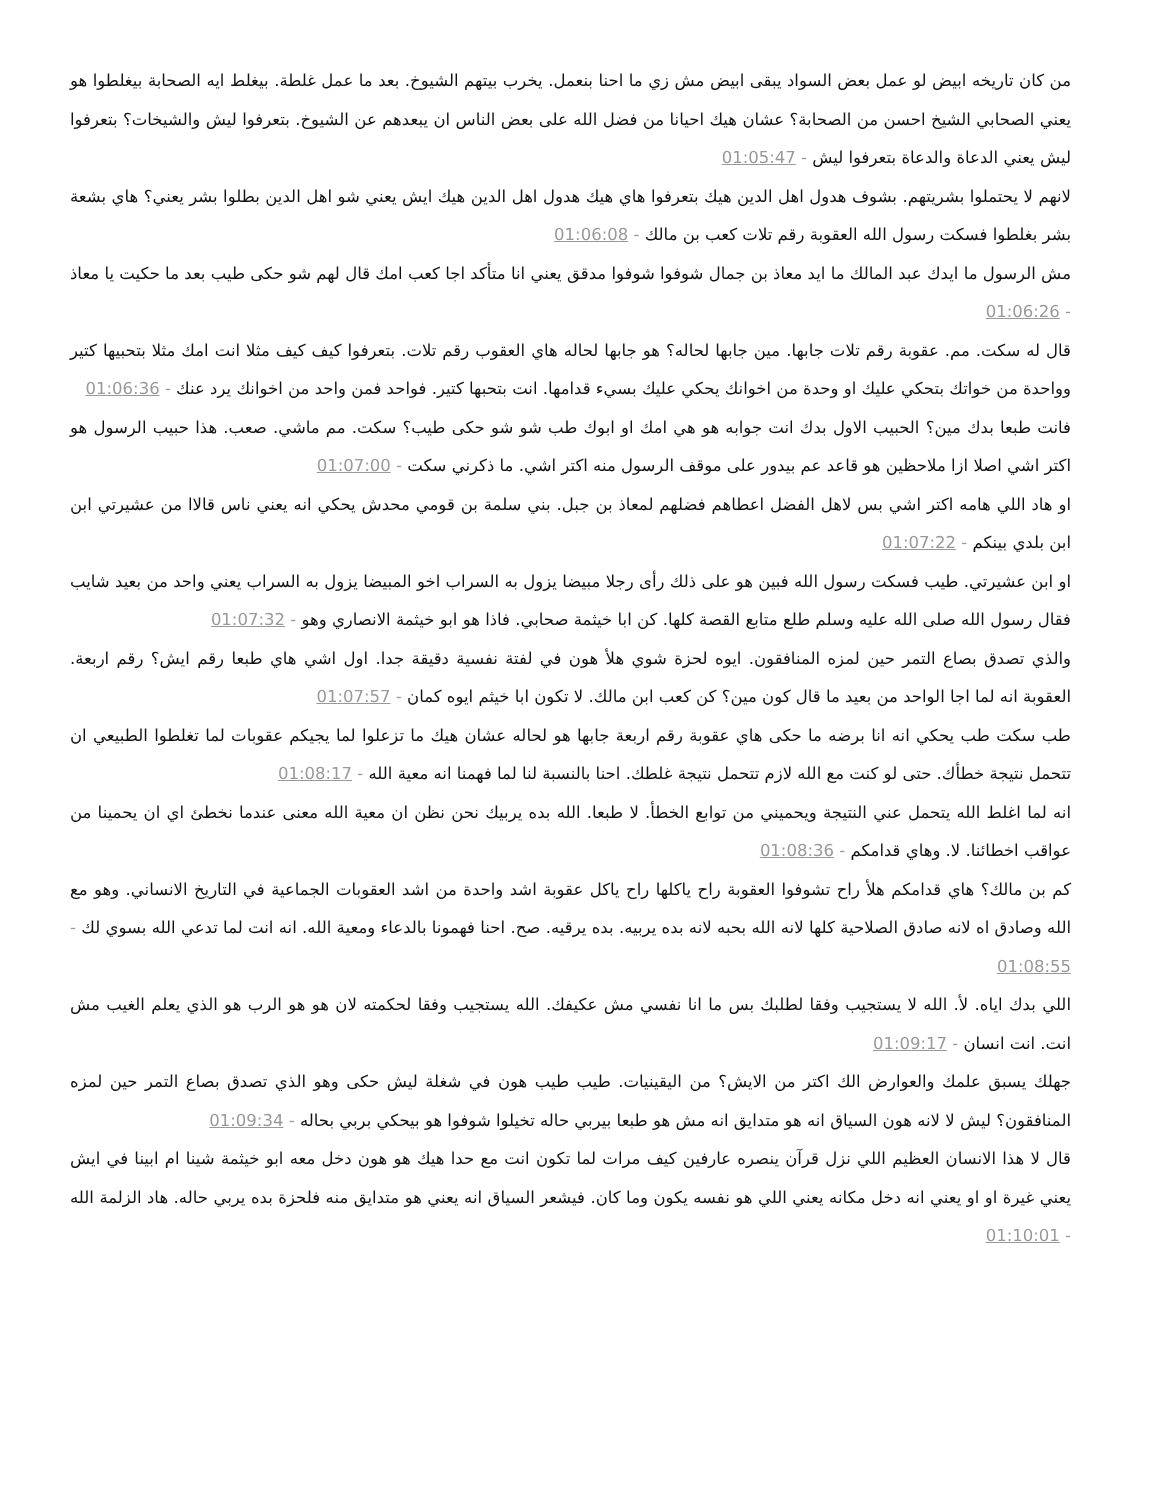من كان تاريخه ابيض لو عمل بعض السواد يبقى ابيض مش زي ما احنا بنعمل. يخرب بيتهم الشيوخ. بعد ما عمل غلطة. بيغلط ايه الصحابة بيغلطوا هو يعني الصحابي الشيخ احسن من الصحابة؟ عشان هيك احيانا من فضل الله على بعض الناس ان يبعدهم عن الشيوخ. بتعرفوا ليش والشيخات؟ بتعرفوا ليش يعني الدعاة والدعاة بتعرفوا ليش - 01:05:47
لانهم لا يحتملوا بشريتهم. بشوف هدول اهل الدين هيك بتعرفوا هاي هيك هدول اهل الدين هيك ايش يعني شو اهل الدين بطلوا بشر يعني؟ هاي بشعة بشر بغلطوا فسكت رسول الله العقوبة رقم تلات كعب بن مالك - 01:06:08
مش الرسول ما ايدك عبد المالك ما ايد معاذ بن جمال شوفوا شوفوا مدقق يعني انا متأكد اجا كعب امك قال لهم شو حكى طيب بعد ما حكيت يا معاذ - 01:06:26
قال له سكت. مم. عقوبة رقم تلات جابها. مين جابها لحاله؟ هو جابها لحاله هاي العقوب رقم تلات. بتعرفوا كيف كيف مثلا انت امك مثلا بتحبيها كتير وواحدة من خواتك بتحكي عليك او وحدة من اخوانك يحكي عليك بسيء قدامها. انت بتحبها كتير. فواحد فمن واحد من اخوانك يرد عنك - 01:06:36
فانت طبعا بدك مين؟ الحبيب الاول بدك انت جوابه هو هي امك او ابوك طب شو شو حكى طيب؟ سكت. مم ماشي. صعب. هذا حبيب الرسول هو اكتر اشي اصلا ازا ملاحظين هو قاعد عم بيدور على موقف الرسول منه اكتر اشي. ما ذكرني سكت - 01:07:00
او هاد اللي هامه اكتر اشي بس لاهل الفضل اعطاهم فضلهم لمعاذ بن جبل. بني سلمة بن قومي محدش يحكي انه يعني ناس قالاا من عشيرتي ابن ابن بلدي بينكم - 01:07:22
او ابن عشيرتي. طيب فسكت رسول الله فبين هو على ذلك رأى رجلا مبيضا يزول به السراب اخو المبيضا يزول به السراب يعني واحد من بعيد شايب فقال رسول الله صلى الله عليه وسلم طلع متابع القصة كلها. كن ابا خيثمة صحابي. فاذا هو ابو خيثمة الانصاري وهو - 01:07:32
والذي تصدق بصاع التمر حين لمزه المنافقون. ايوه لحزة شوي هلأ هون في لفتة نفسية دقيقة جدا. اول اشي هاي طبعا رقم ايش؟ رقم اربعة. العقوبة انه لما اجا الواحد من بعيد ما قال كون مين؟ كن كعب ابن مالك. لا تكون ابا خيثم ايوه كمان - 01:07:57
طب سكت طب يحكي انه انا برضه ما حكى هاي عقوبة رقم اربعة جابها هو لحاله عشان هيك ما تزعلوا لما يجيكم عقوبات لما تغلطوا الطبيعي ان تتحمل نتيجة خطأك. حتى لو كنت مع الله لازم تتحمل نتيجة غلطك. احنا بالنسبة لنا لما فهمنا انه معية الله - 01:08:17
انه لما اغلط الله يتحمل عني النتيجة ويحميني من توابع الخطأ. لا طبعا. الله بده يربيك نحن نظن ان معية الله معنى عندما نخطئ اي ان يحمينا من عواقب اخطائنا. لا. وهاي قدامكم - 01:08:36
كم بن مالك؟ هاي قدامكم هلأ راح تشوفوا العقوبة راح ياكلها راح ياكل عقوبة اشد واحدة من اشد العقوبات الجماعية في التاريخ الانساني. وهو مع الله وصادق اه لانه صادق الصلاحية كلها لانه الله بحبه لانه بده يربيه. بده يرقيه. صح. احنا فهمونا بالدعاء ومعية الله. انه انت لما تدعي الله بسوي لك - 01:08:55
اللي بدك اياه. لأ. الله لا يستجيب وفقا لطلبك بس ما انا نفسي مش عكيفك. الله يستجيب وفقا لحكمته لان هو هو الرب هو الذي يعلم الغيب مش انت. انت انسان - 01:09:17
جهلك يسبق علمك والعوارض الك اكتر من الايش؟ من اليقينيات. طيب طيب هون في شغلة ليش حكى وهو الذي تصدق بصاع التمر حين لمزه المنافقون؟ ليش لا لانه هون السياق انه هو متدايق انه مش هو طبعا بيربي حاله تخيلوا شوفوا هو بيحكي بربي بحاله - 01:09:34
قال لا هذا الانسان العظيم اللي نزل قرآن ينصره عارفين كيف مرات لما تكون انت مع حدا هيك هو هون دخل معه ابو خيثمة شينا ام ابينا في ايش يعني غيرة او او يعني انه دخل مكانه يعني اللي هو نفسه يكون وما كان. فيشعر السياق انه يعني هو متدايق منه فلحزة بده يربي حاله. هاد الزلمة الله - 01:10:01